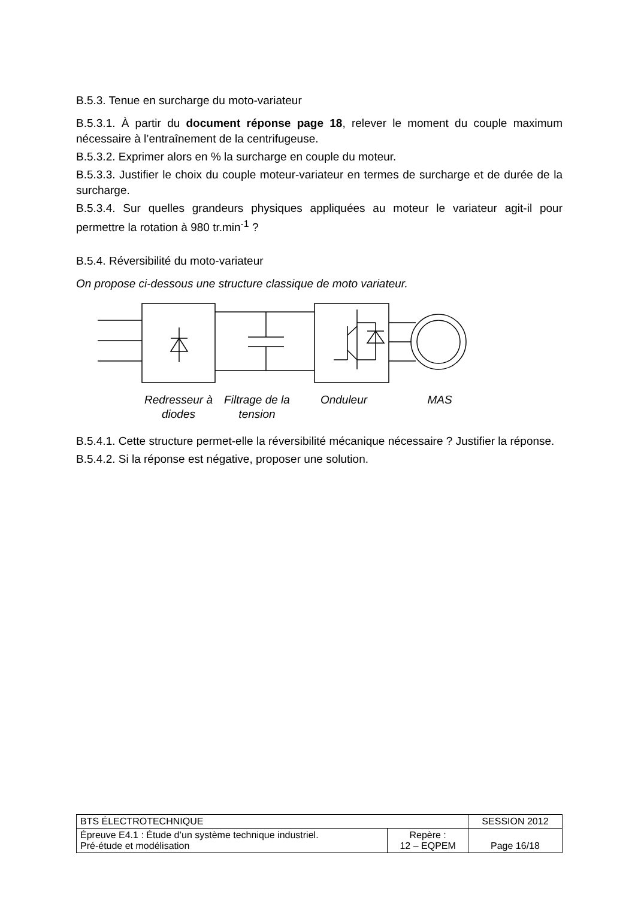B.5.3. Tenue en surcharge du moto-variateur
B.5.3.1. À partir du document réponse page 18, relever le moment du couple maximum nécessaire à l’entraînement de la centrifugeuse.
B.5.3.2. Exprimer alors en % la surcharge en couple du moteur.
B.5.3.3. Justifier le choix du couple moteur-variateur en termes de surcharge et de durée de la surcharge.
B.5.3.4. Sur quelles grandeurs physiques appliquées au moteur le variateur agit-il pour permettre la rotation à 980 tr.min<sup>-1</sup> ?
B.5.4. Réversibilité du moto-variateur
On propose ci-dessous une structure classique de moto variateur.
Redresseur à diodes Filtrage de la tension Onduleur MAS
B.5.4.1. Cette structure permet-elle la réversibilité mécanique nécessaire ? Justifier la réponse.
B.5.4.2. Si la réponse est négative, proposer une solution.
| BTS ÉLECTROTECHNIQUE | | SESSION 2012 |
| Épreuve E4.1 : Étude d’un système technique industriel. Pré-étude et modélisation | Repère : 12 – EQPEM | Page 16/18 |